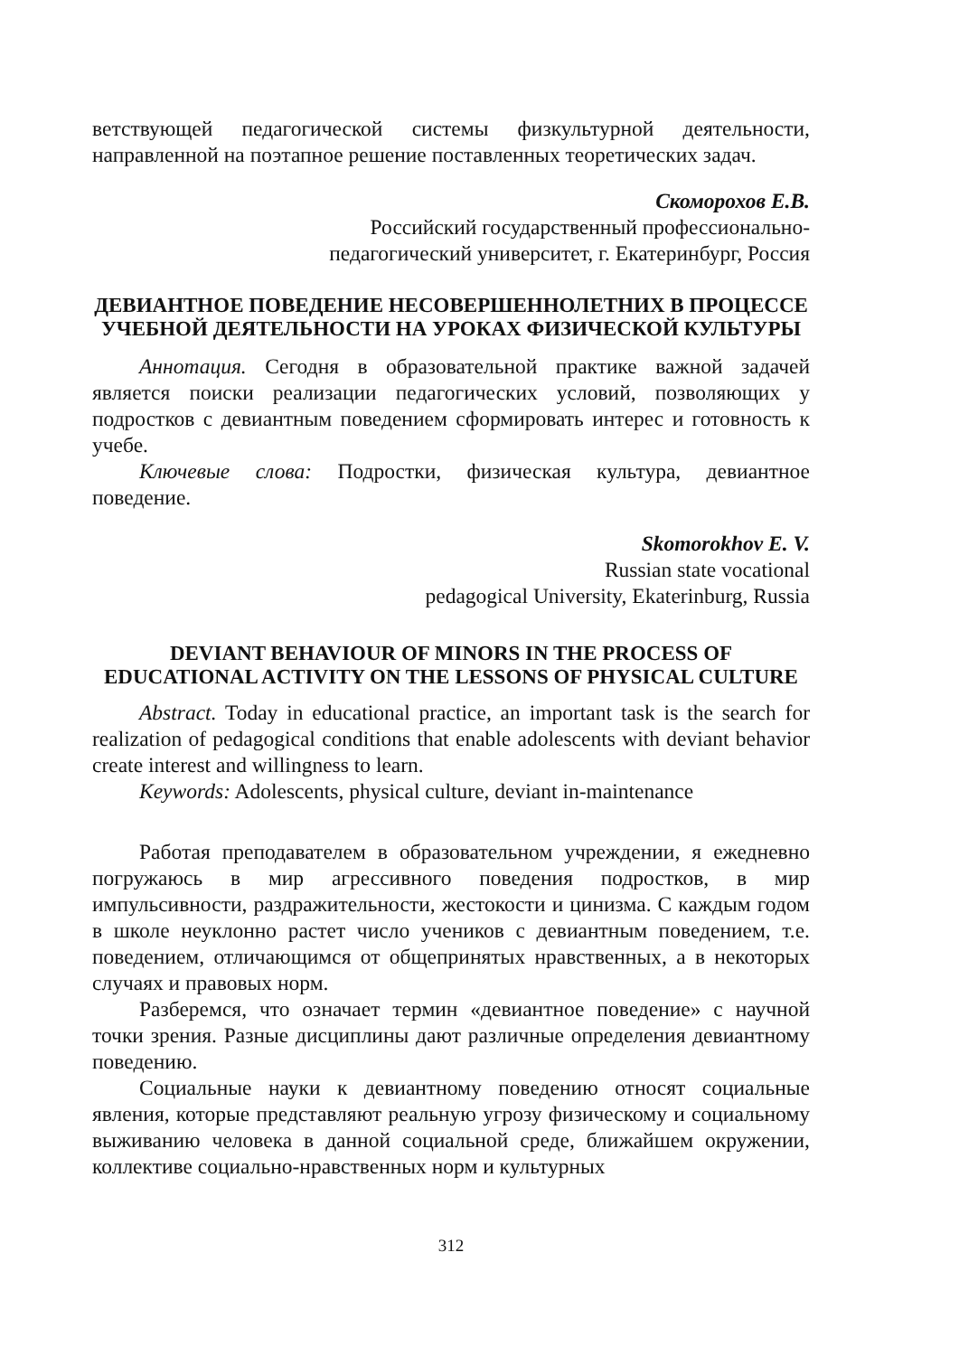ветствующей педагогической системы физкультурной деятельности, направленной на поэтапное решение поставленных теоретических задач.
Скоморохов Е.В.
Российский государственный профессионально-
педагогический университет, г. Екатеринбург, Россия
ДЕВИАНТНОЕ ПОВЕДЕНИЕ НЕСОВЕРШЕННОЛЕТНИХ В ПРОЦЕССЕ УЧЕБНОЙ ДЕЯТЕЛЬНОСТИ НА УРОКАХ ФИЗИЧЕСКОЙ КУЛЬТУРЫ
Аннотация. Сегодня в образовательной практике важной задачей является поиски реализации педагогических условий, позволяющих у подростков с девиантным поведением сформировать интерес и готовность к учебе.
Ключевые слова: Подростки, физическая культура, девиантное поведение.
Skomorokhov E. V.
Russian state vocational
pedagogical University, Ekaterinburg, Russia
DEVIANT BEHAVIOUR OF MINORS IN THE PROCESS OF EDUCATIONAL ACTIVITY ON THE LESSONS OF PHYSICAL CULTURE
Abstract. Today in educational practice, an important task is the search for realization of pedagogical conditions that enable adolescents with deviant behavior create interest and willingness to learn.
Keywords: Adolescents, physical culture, deviant in-maintenance
Работая преподавателем в образовательном учреждении, я ежедневно погружаюсь в мир агрессивного поведения подростков, в мир импульсивности, раздражительности, жестокости и цинизма. С каждым годом в школе неуклонно растет число учеников с девиантным поведением, т.е. поведением, отличающимся от общепринятых нравственных, а в некоторых случаях и правовых норм.
Разберемся, что означает термин «девиантное поведение» с научной точки зрения. Разные дисциплины дают различные определения девиантному поведению.
Социальные науки к девиантному поведению относят социальные явления, которые представляют реальную угрозу физическому и социальному выживанию человека в данной социальной среде, ближайшем окружении, коллективе социально-нравственных норм и культурных
312